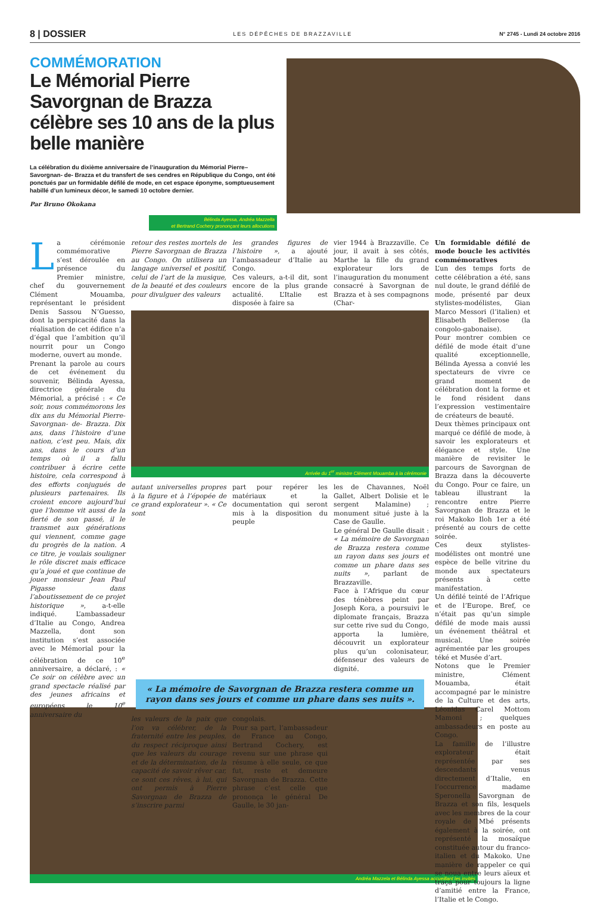8 | DOSSIER LES DÉPÊCHES DE BRAZZAVILLE N° 2745 - Lundi 24 octobre 2016
COMMÉMORATION
Le Mémorial Pierre Savorgnan de Brazza célèbre ses 10 ans de la plus belle manière
La célébration du dixième anniversaire de l’inauguration du Mémorial Pierre–Savorgnan- de- Brazza et du transfert de ses cendres en République du Congo, ont été ponctués par un formidable défilé de mode, en cet espace éponyme, somptueusement habillé d’un lumineux décor, le samedi 10 octobre dernier.
Par Bruno Okokana
Bélinda Ayessa, Andréa Mazzella
et Bertrand Cochery prononçant leurs allocutions
La cérémonie commémorative s’est déroulée en présence du Premier ministre, chef du gouvernement Clément Mouamba, représentant le président Denis Sassou N’Guesso, dont la perspicacité dans la réalisation de cet édifice n’a d’égal que l’ambition qu’il nourrit pour un Congo moderne, ouvert au monde.
Prenant la parole au cours de cet événement du souvenir, Bélinda Ayessa, directrice générale du Mémorial, a précisé : « Ce soir, nous commémorons les dix ans du Mémorial Pierre- Savorgnan- de- Brazza. Dix ans, dans l’histoire d’une nation, c’est peu. Mais, dix ans, dans le cours d’un temps où il a fallu contribuer à écrire cette histoire, cela correspond à des efforts conjugués de plusieurs partenaires. Ils croient encore aujourd’hui que l’homme vit aussi de la fierté de son passé, il le transmet aux générations qui viennent, comme gage du progrès de la nation. A ce titre, je voulais souligner le rôle discret mais efficace qu’a joué et que continue de jouer monsieur Jean Paul Pigasse dans l’aboutissement de ce projet historique », a-t-elle indiqué. L’ambassadeur d’Italie au Congo, Andrea Mazzella, dont son institution s’est associée avec le Mémorial pour la célébration de ce 10<sup>e</sup> anniversaire, a déclaré, : « Ce soir on célèbre avec un grand spectacle réalisé par des jeunes africains et européens le 10<sup>e</sup> anniversaire du
retour des restes mortels de Pierre Savorgnan de Brazza au Congo. On utilisera un langage universel et positif, celui de l’art de la musique, de la beauté et des couleurs pour divulguer des valeurs
les grandes figures de l’histoire », a ajouté l’ambassadeur d’Italie au Congo.
Ces valeurs, a-t-il dit, sont encore de la plus grande actualité. L’Italie est disposée à faire sa
vier 1944 à Brazzaville. Ce jour, il avait à ses côtés, Marthe la fille du grand explorateur lors de l’inauguration du monument consacré à Savorgnan de Brazza et à ses compagnons (Char-
Arrivée du 1<sup>er</sup> ministre Clément Mouamba à la cérémonie
autant universelles propres à la figure et à l’épopée de ce grand explorateur ». « Ce sont
part pour repérer les matériaux et la documentation qui seront mis à la disposition du peuple
les de Chavannes, Noël Gallet, Albert Dolisie et le sergent Malamine) ; monument situé juste à la Case de Gaulle.
Le général De Gaulle disait : « La mémoire de Savorgnan de Brazza restera comme un rayon dans ses jours et comme un phare dans ses nuits », parlant de Brazzaville.
Face à l’Afrique du cœur des ténèbres peint par Joseph Kora, a poursuivi le diplomate français, Brazza sur cette rive sud du Congo, apporta la lumière, découvrit un explorateur plus qu’un colonisateur, défenseur des valeurs de dignité.
« La mémoire de Savorgnan de Brazza restera comme un rayon dans ses jours et comme un phare dans ses nuits ».
les valeurs de la paix que l’on va célébrer, de la fraternité entre les peuples, du respect réciproque ainsi que les valeurs du courage et de la détermination, de la capacité de savoir rêver car, ce sont ces rêves, à lui, qui ont permis à Pierre Savorgnan de Brazza de s’inscrire parmi
congolais.
Pour sa part, l’ambassadeur de France au Congo, Bertrand Cochery, est revenu sur une phrase qui résume à elle seule, ce que fut, reste et demeure Savorgnan de Brazza. Cette phrase c’est celle que prononça le général De Gaulle, le 30 jan-
Un formidable défilé de mode boucle les activités commémoratives
L’un des temps forts de cette célébration a été, sans nul doute, le grand défilé de mode, présenté par deux stylistes-modélistes, Gian Marco Messori (l’italien) et Elisabeth Bellerose (la congolo-gabonaise).
Pour montrer combien ce défilé de mode était d’une qualité exceptionnelle, Bélinda Ayessa a convié les spectateurs de vivre ce grand moment de célébration dont la forme et le fond résident dans l’expression vestimentaire de créateurs de beauté.
Deux thèmes principaux ont marqué ce défilé de mode, à savoir les explorateurs et élégance et style. Une manière de revisiter le parcours de Savorgnan de Brazza dans la découverte du Congo. Pour ce faire, un tableau illustrant la rencontre entre Pierre Savorgnan de Brazza et le roi Makoko Iloh 1er a été présenté au cours de cette soirée.
Ces deux stylistes-modélistes ont montré une espèce de belle vitrine du monde aux spectateurs présents à cette manifestation.
Un défilé teinté de l’Afrique et de l’Europe. Bref, ce n’était pas qu’un simple défilé de mode mais aussi un événement théâtral et musical. Une soirée agrémentée par les groupes téké et Musée d’art.
Notons que le Premier ministre, Clément Mouamba, était accompagné par le ministre de la Culture et des arts, Léonidas Carel Mottom Mamoni ; quelques ambassadeurs en poste au Congo.
La famille de l’illustre explorateur était représentée par ses descendants venus directement d’Italie, en l’occurrence madame Speronella Savorgnan de Brazza et son fils, lesquels avec les membres de la cour royale de Mbé présents également à la soirée, ont représenté la mosaïque constituée autour du franco-italien et du Makoko. Une manière de rappeler ce qui se noua entre leurs aïeux et traça pour toujours la ligne d’amitié entre la France, l’Italie et le Congo.
Andréa Mazzela et Bélinda Ayessa accueillant les invités